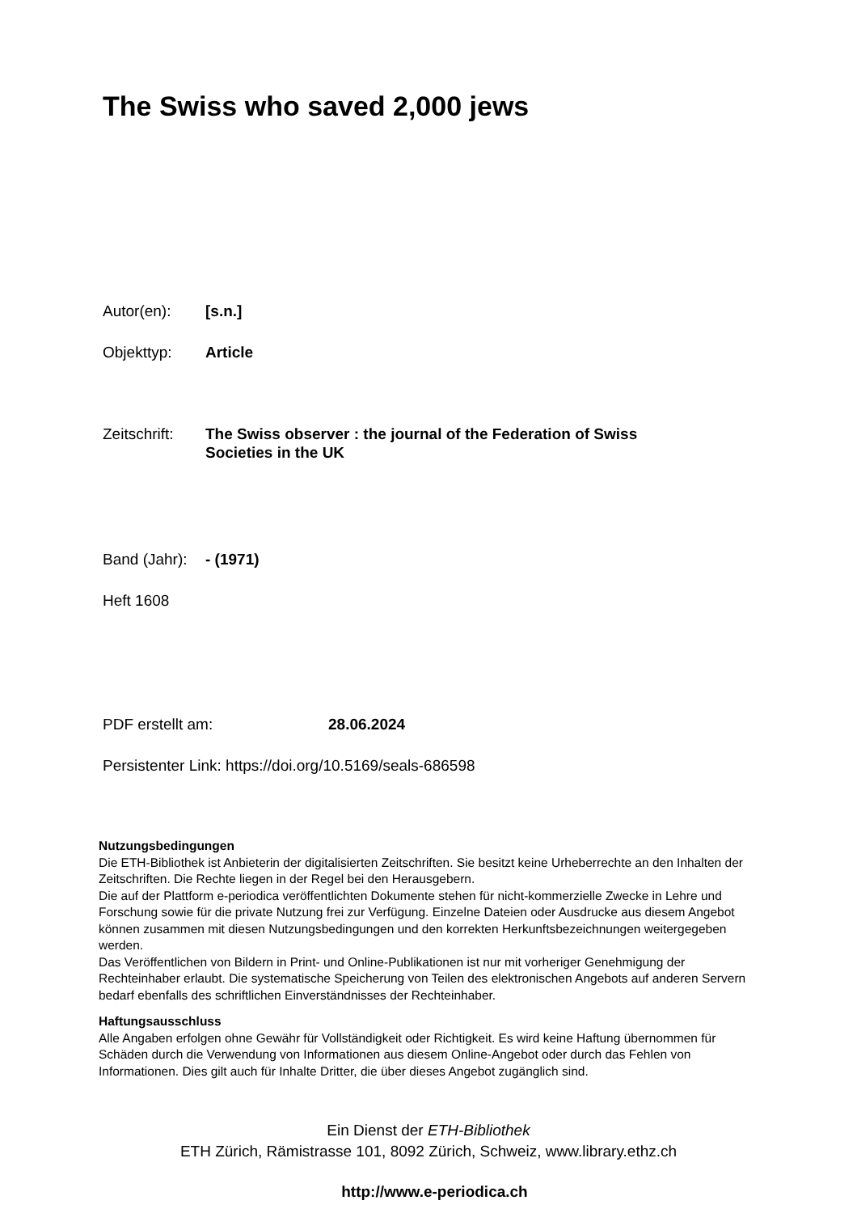The Swiss who saved 2,000 jews
Autor(en): [s.n.]
Objekttyp: Article
Zeitschrift:
The Swiss observer : the journal of the Federation of Swiss Societies in the UK
Band (Jahr):
- (1971)
Heft 1608
PDF erstellt am: 28.06.2024
Persistenter Link: https://doi.org/10.5169/seals-686598
Nutzungsbedingungen
Die ETH-Bibliothek ist Anbieterin der digitalisierten Zeitschriften. Sie besitzt keine Urheberrechte an den Inhalten der Zeitschriften. Die Rechte liegen in der Regel bei den Herausgebern.
Die auf der Plattform e-periodica veröffentlichten Dokumente stehen für nicht-kommerzielle Zwecke in Lehre und Forschung sowie für die private Nutzung frei zur Verfügung. Einzelne Dateien oder Ausdrucke aus diesem Angebot können zusammen mit diesen Nutzungsbedingungen und den korrekten Herkunftsbezeichnungen weitergegeben werden.
Das Veröffentlichen von Bildern in Print- und Online-Publikationen ist nur mit vorheriger Genehmigung der Rechteinhaber erlaubt. Die systematische Speicherung von Teilen des elektronischen Angebots auf anderen Servern bedarf ebenfalls des schriftlichen Einverständnisses der Rechteinhaber.
Haftungsausschluss
Alle Angaben erfolgen ohne Gewähr für Vollständigkeit oder Richtigkeit. Es wird keine Haftung übernommen für Schäden durch die Verwendung von Informationen aus diesem Online-Angebot oder durch das Fehlen von Informationen. Dies gilt auch für Inhalte Dritter, die über dieses Angebot zugänglich sind.
Ein Dienst der ETH-Bibliothek
ETH Zürich, Rämistrasse 101, 8092 Zürich, Schweiz, www.library.ethz.ch
http://www.e-periodica.ch